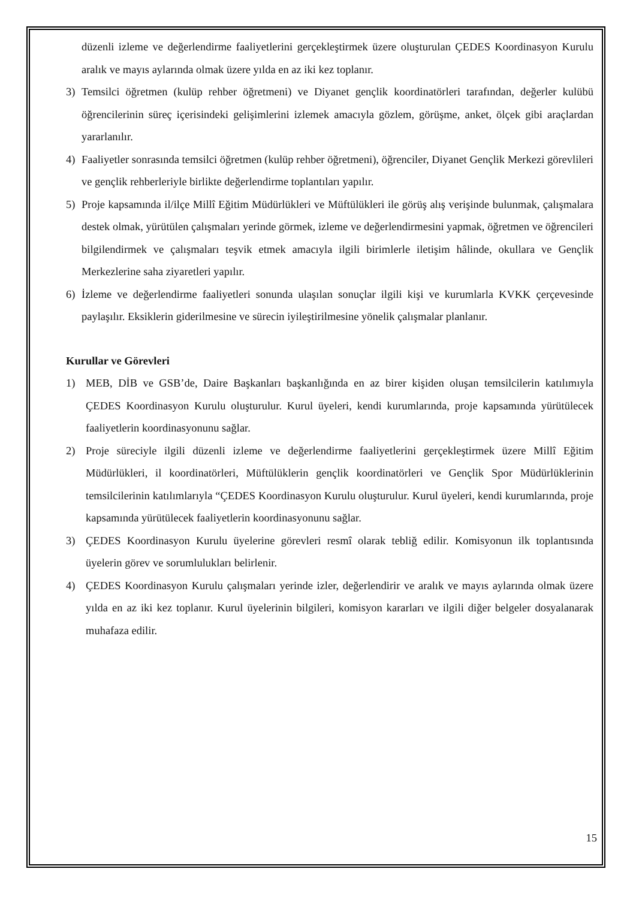düzenli izleme ve değerlendirme faaliyetlerini gerçekleştirmek üzere oluşturulan ÇEDES Koordinasyon Kurulu aralık ve mayıs aylarında olmak üzere yılda en az iki kez toplanır.
3) Temsilci öğretmen (kulüp rehber öğretmeni) ve Diyanet gençlik koordinatörleri tarafından, değerler kulübü öğrencilerinin süreç içerisindeki gelişimlerini izlemek amacıyla gözlem, görüşme, anket, ölçek gibi araçlardan yararlanılır.
4) Faaliyetler sonrasında temsilci öğretmen (kulüp rehber öğretmeni), öğrenciler, Diyanet Gençlik Merkezi görevlileri ve gençlik rehberleriyle birlikte değerlendirme toplantıları yapılır.
5) Proje kapsamında il/ilçe Millî Eğitim Müdürlükleri ve Müftülükleri ile görüş alış verişinde bulunmak, çalışmalara destek olmak, yürütülen çalışmaları yerinde görmek, izleme ve değerlendirmesini yapmak, öğretmen ve öğrencileri bilgilendirmek ve çalışmaları teşvik etmek amacıyla ilgili birimlerle iletişim hâlinde, okullara ve Gençlik Merkezlerine saha ziyaretleri yapılır.
6) İzleme ve değerlendirme faaliyetleri sonunda ulaşılan sonuçlar ilgili kişi ve kurumlarla KVKK çerçevesinde paylaşılır. Eksiklerin giderilmesine ve sürecin iyileştirilmesine yönelik çalışmalar planlanır.
Kurullar ve Görevleri
1) MEB, DİB ve GSB’de, Daire Başkanları başkanlığında en az birer kişiden oluşan temsilcilerin katılımıyla ÇEDES Koordinasyon Kurulu oluşturulur. Kurul üyeleri, kendi kurumlarında, proje kapsamında yürütülecek faaliyetlerin koordinasyonunu sağlar.
2) Proje süreciyle ilgili düzenli izleme ve değerlendirme faaliyetlerini gerçekleştirmek üzere Millî Eğitim Müdürlükleri, il koordinatörleri, Müftülüklerin gençlik koordinatörleri ve Gençlik Spor Müdürlüklerinin temsilcilerinin katılımlarıyla “ÇEDES Koordinasyon Kurulu oluşturulur. Kurul üyeleri, kendi kurumlarında, proje kapsamında yürütülecek faaliyetlerin koordinasyonunu sağlar.
3) ÇEDES Koordinasyon Kurulu üyelerine görevleri resmî olarak tebliğ edilir. Komisyonun ilk toplantısında üyelerin görev ve sorumlulukları belirlenir.
4) ÇEDES Koordinasyon Kurulu çalışmaları yerinde izler, değerlendirir ve aralık ve mayıs aylarında olmak üzere yılda en az iki kez toplanır. Kurul üyelerinin bilgileri, komisyon kararları ve ilgili diğer belgeler dosyalanarak muhafaza edilir.
15